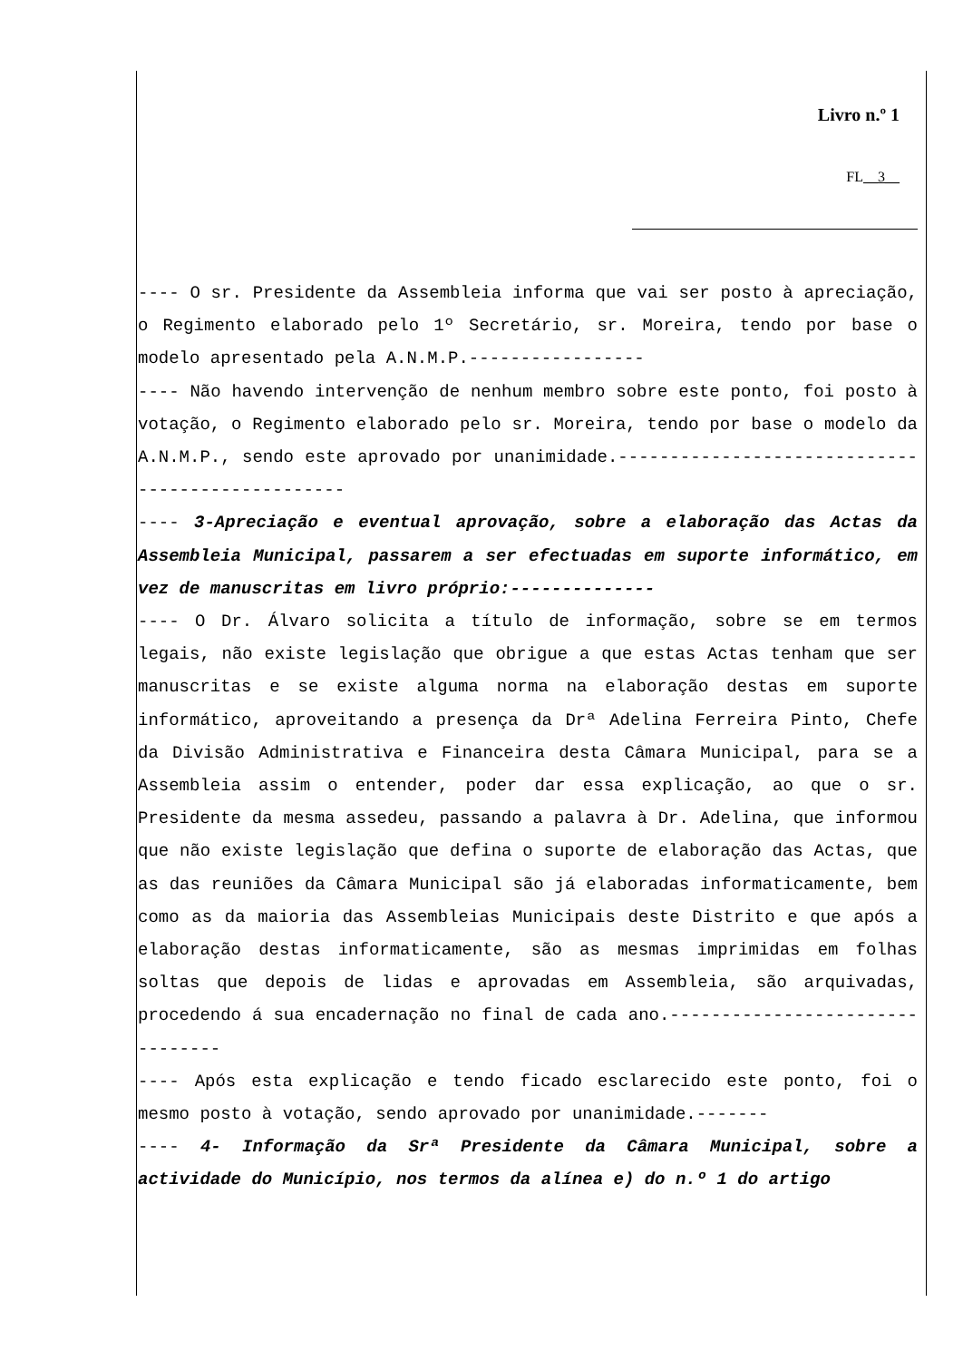Livro n.º 1
FL__3__
---- O sr. Presidente da Assembleia informa que vai ser posto à apreciação, o Regimento elaborado pelo 1º Secretário, sr. Moreira, tendo por base o modelo apresentado pela A.N.M.P.-----------------
---- Não havendo intervenção de nenhum membro sobre este ponto, foi posto à votação, o Regimento elaborado pelo sr. Moreira, tendo por base o modelo da A.N.M.P., sendo este aprovado por unanimidade.-------------------------------------------------
---- 3-Apreciação e eventual aprovação, sobre a elaboração das Actas da Assembleia Municipal, passarem a ser efectuadas em suporte informático, em vez de manuscritas em livro próprio:--------------
---- O Dr. Álvaro solicita a título de informação, sobre se em termos legais, não existe legislação que obrigue a que estas Actas tenham que ser manuscritas e se existe alguma norma na elaboração destas em suporte informático, aproveitando a presença da Drª Adelina Ferreira Pinto, Chefe da Divisão Administrativa e Financeira desta Câmara Municipal, para se a Assembleia assim o entender, poder dar essa explicação, ao que o sr. Presidente da mesma assedeu, passando a palavra à Dr. Adelina, que informou que não existe legislação que defina o suporte de elaboração das Actas, que as das reuniões da Câmara Municipal são já elaboradas informaticamente, bem como as da maioria das Assembleias Municipais deste Distrito e que após a elaboração destas informaticamente, são as mesmas imprimidas em folhas soltas que depois de lidas e aprovadas em Assembleia, são arquivadas, procedendo á sua encadernação no final de cada ano.--------------------------------
---- Após esta explicação e tendo ficado esclarecido este ponto, foi o mesmo posto à votação, sendo aprovado por unanimidade.-------
---- 4- Informação da Srª Presidente da Câmara Municipal, sobre a actividade do Município, nos termos da alínea e) do n.º 1 do artigo